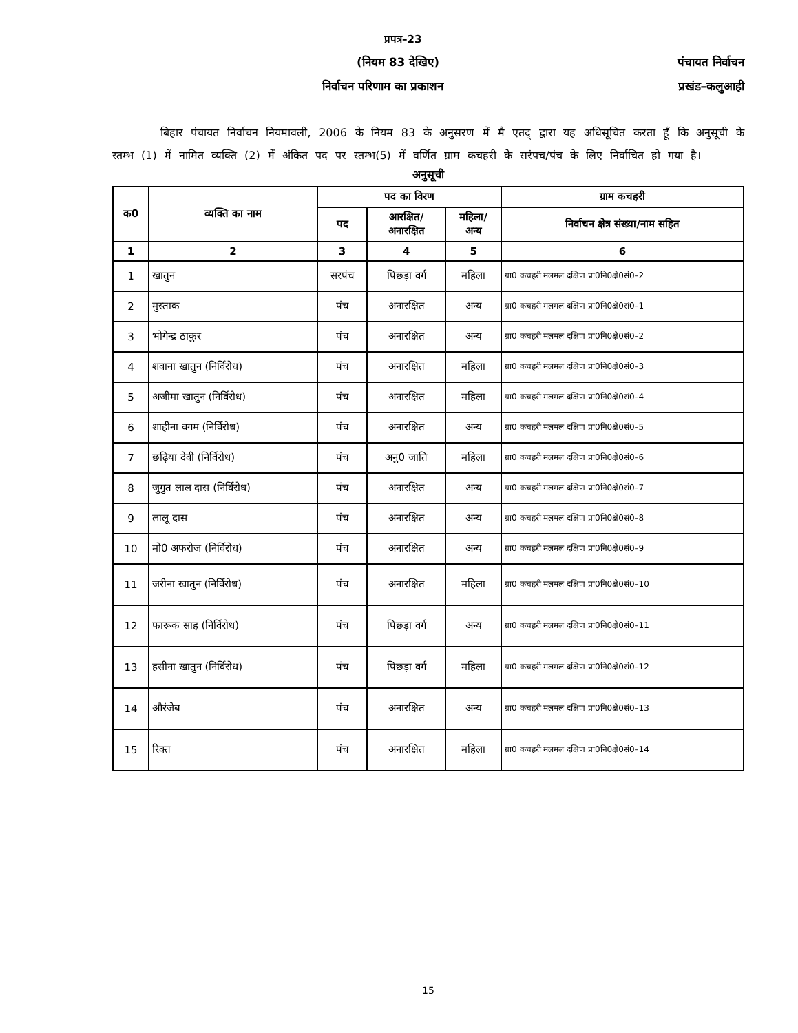प्रपत्र–23
(नियम 83 देखिए) पंचायत निर्वाचन
निर्वाचन परिणाम का प्रकाशन प्रखंड–कलुआही
बिहार पंचायत निर्वाचन नियमावली, 2006 के नियम 83 के अनुसरण में मै एतद् द्वारा यह अधिसूचित करता हूँ कि अनुसूची के स्तम्भ (1) में नामित व्यक्ति (2) में अंकित पद पर स्तम्भ(5) में वर्णित ग्राम कचहरी के सरंपच/पंच के लिए निर्वाचित हो गया है।
अनुसूची
| क0 | व्यक्ति का नाम | पद का विरण | | | ग्राम कचहरी |
| --- | --- | --- | --- | --- | --- |
| | | पद | आरक्षित/ अनारक्षित | महिला/ अन्य | निर्वाचन क्षेत्र संख्या/नाम सहित |
| 1 | 2 | 3 | 4 | 5 | 6 |
| 1 | खातुन | सरपंच | पिछड़ा वर्ग | महिला | ग्रा0 कचहरी मलमल दक्षिण प्रा0नि0क्षे0सं0–2 |
| 2 | मुस्ताक | पंच | अनारक्षित | अन्य | ग्रा0 कचहरी मलमल दक्षिण प्रा0नि0क्षे0सं0–1 |
| 3 | भोगेन्द्र ठाकुर | पंच | अनारक्षित | अन्य | ग्रा0 कचहरी मलमल दक्षिण प्रा0नि0क्षे0सं0–2 |
| 4 | शवाना खातुन (निर्विरोध) | पंच | अनारक्षित | महिला | ग्रा0 कचहरी मलमल दक्षिण प्रा0नि0क्षे0सं0–3 |
| 5 | अजीमा खातुन (निर्विरोध) | पंच | अनारक्षित | महिला | ग्रा0 कचहरी मलमल दक्षिण प्रा0नि0क्षे0सं0–4 |
| 6 | शाहीना वगम (निर्विरोध) | पंच | अनारक्षित | अन्य | ग्रा0 कचहरी मलमल दक्षिण प्रा0नि0क्षे0सं0–5 |
| 7 | छढ़िया देवी (निर्विरोध) | पंच | अनु0 जाति | महिला | ग्रा0 कचहरी मलमल दक्षिण प्रा0नि0क्षे0सं0–6 |
| 8 | जुगुत लाल दास (निर्विरोध) | पंच | अनारक्षित | अन्य | ग्रा0 कचहरी मलमल दक्षिण प्रा0नि0क्षे0सं0–7 |
| 9 | लालू दास | पंच | अनारक्षित | अन्य | ग्रा0 कचहरी मलमल दक्षिण प्रा0नि0क्षे0सं0–8 |
| 10 | मो0 अफरोज (निर्विरोध) | पंच | अनारक्षित | अन्य | ग्रा0 कचहरी मलमल दक्षिण प्रा0नि0क्षे0सं0–9 |
| 11 | जरीना खातुन (निर्विरोध) | पंच | अनारक्षित | महिला | ग्रा0 कचहरी मलमल दक्षिण प्रा0नि0क्षे0सं0–10 |
| 12 | फारूक साह (निर्विरोध) | पंच | पिछड़ा वर्ग | अन्य | ग्रा0 कचहरी मलमल दक्षिण प्रा0नि0क्षे0सं0–11 |
| 13 | हसीना खातुन (निर्विरोध) | पंच | पिछड़ा वर्ग | महिला | ग्रा0 कचहरी मलमल दक्षिण प्रा0नि0क्षे0सं0–12 |
| 14 | औरंजेब | पंच | अनारक्षित | अन्य | ग्रा0 कचहरी मलमल दक्षिण प्रा0नि0क्षे0सं0–13 |
| 15 | रिक्त | पंच | अनारक्षित | महिला | ग्रा0 कचहरी मलमल दक्षिण प्रा0नि0क्षे0सं0–14 |
15